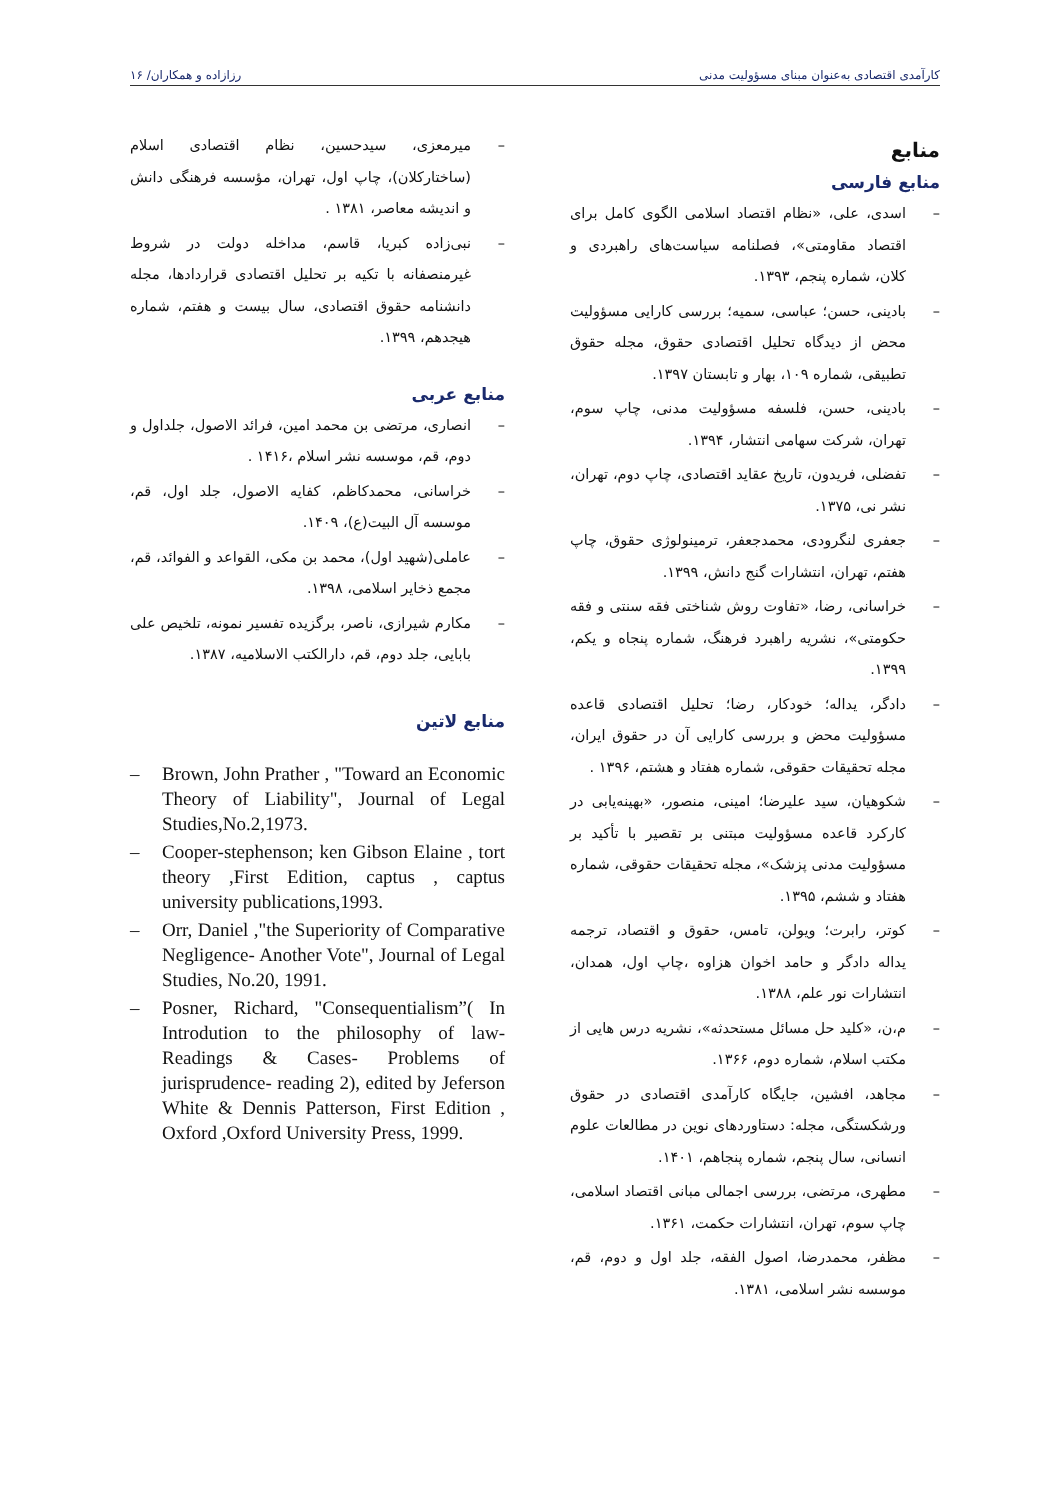کارآمدی اقتصادی به‌عنوان مبنای مسؤولیت مدنی رزازاده و همکاران/ ۱۶
منابع
منابع فارسی
– اسدی، علی، «نظام اقتصاد اسلامی الگوی کامل برای اقتصاد مقاومتی»، فصلنامه سیاست‌های راهبردی و کلان، شماره پنجم، ۱۳۹۳.
– بادینی، حسن؛ عباسی، سمیه؛ بررسی کارایی مسؤولیت محض از دیدگاه تحلیل اقتصادی حقوق، مجله حقوق تطبیقی، شماره ۱۰۹، بهار و تابستان ۱۳۹۷.
– بادینی، حسن، فلسفه مسؤولیت مدنی، چاپ سوم، تهران، شرکت سهامی انتشار، ۱۳۹۴.
– تفضلی، فریدون، تاریخ عقاید اقتصادی، چاپ دوم، تهران، نشر نی، ۱۳۷۵.
– جعفری لنگرودی، محمدجعفر، ترمینولوژی حقوق، چاپ هفتم، تهران، انتشارات گنج دانش، ۱۳۹۹.
– خراسانی، رضا، «تفاوت روش شناختی فقه سنتی و فقه حکومتی»، نشریه راهبرد فرهنگ، شماره پنجاه و یکم، ۱۳۹۹.
– دادگر، یداله؛ خودکار، رضا؛ تحلیل اقتصادی قاعده مسؤولیت محض و بررسی کارایی آن در حقوق ایران، مجله تحقیقات حقوقی، شماره هفتاد و هشتم، ۱۳۹۶ .
– شکوهیان، سید علیرضا؛ امینی، منصور، «بهینه‌یابی در کارکرد قاعده مسؤولیت مبتنی بر تقصیر با تأکید بر مسؤولیت مدنی پزشک»، مجله تحقیقات حقوقی، شماره هفتاد و ششم، ۱۳۹۵.
– کوتر، رابرت؛ ویولن، تامس، حقوق و اقتصاد، ترجمه یداله دادگر و حامد اخوان هزاوه ،چاپ اول، همدان، انتشارات نور علم، ۱۳۸۸.
– م،ن، «کلید حل مسائل مستحدثه»، نشریه درس هایی از مکتب اسلام، شماره دوم، ۱۳۶۶.
– مجاهد، افشین، جایگاه کارآمدی اقتصادی در حقوق ورشکستگی، مجله: دستاوردهای نوین در مطالعات علوم انسانی، سال پنجم، شماره پنجاهم، ۱۴۰۱.
– مطهری، مرتضی، بررسی اجمالی مبانی اقتصاد اسلامی، چاپ سوم، تهران، انتشارات حکمت، ۱۳۶۱.
– مظفر، محمدرضا، اصول الفقه، جلد اول و دوم، قم، موسسه نشر اسلامی، ۱۳۸۱.
– میرمعزی، سیدحسین، نظام اقتصادی اسلام (ساختارکلان)، چاپ اول، تهران، مؤسسه فرهنگی دانش و اندیشه معاصر، ۱۳۸۱ .
– نبی‌زاده کبریا، قاسم، مداخله دولت در شروط غیرمنصفانه با تکیه بر تحلیل اقتصادی قراردادها، مجله دانشنامه حقوق اقتصادی، سال بیست و هفتم، شماره هیجدهم، ۱۳۹۹.
منابع عربی
– انصاری، مرتضی بن محمد امین، فرائد الاصول، جلداول و دوم، قم، موسسه نشر اسلام ،۱۴۱۶ .
– خراسانی، محمدکاظم، کفایه الاصول، جلد اول، قم، موسسه آل البیت(ع)، ۱۴۰۹.
– عاملی(شهید اول)، محمد بن مکی، القواعد و الفوائد، قم، مجمع ذخایر اسلامی، ۱۳۹۸.
– مکارم شیرازی، ناصر، برگزیده تفسیر نمونه، تلخیص علی بابایی، جلد دوم، قم، دارالکتب الاسلامیه، ۱۳۸۷.
منابع لاتین
– Brown, John Prather , "Toward an Economic Theory of Liability", Journal of Legal Studies,No.2,1973.
– Cooper-stephenson; ken Gibson Elaine , tort theory ,First Edition, captus , captus university publications,1993.
– Orr, Daniel ,"the Superiority of Comparative Negligence- Another Vote", Journal of Legal Studies, No.20, 1991.
– Posner, Richard, "Consequentialism”( In Introdution to the philosophy of law- Readings & Cases- Problems of jurisprudence- reading 2), edited by Jeferson White & Dennis Patterson, First Edition , Oxford ,Oxford University Press, 1999.